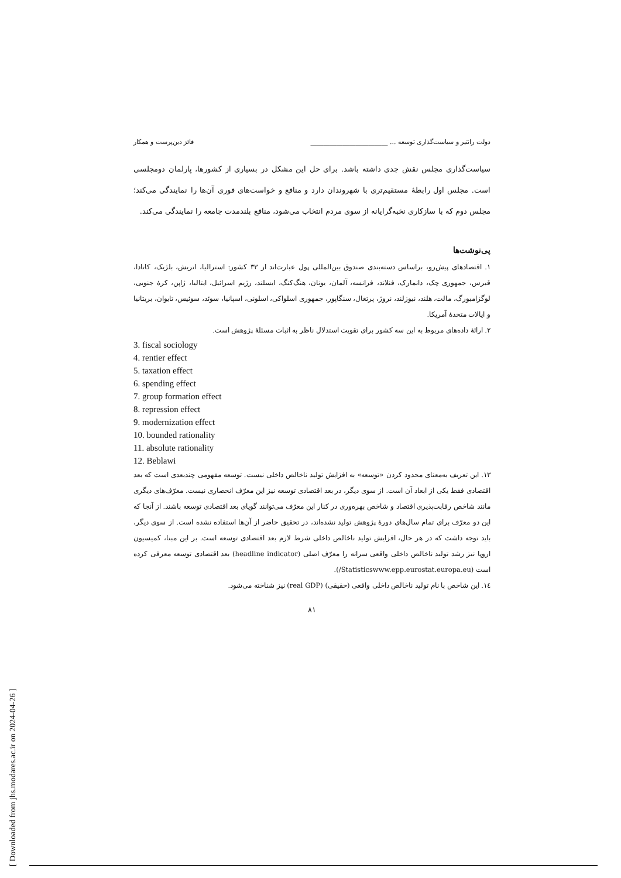دولت رانتیر و سیاست‌گذاری توسعه ... ________________________ فائز دین‌پرست و همکار
سیاست‌گذاری مجلس نقش جدی داشته باشد. برای حل این مشکل در بسیاری از کشورها، پارلمان دومجلسی است. مجلس اول رابطهٔ مستقیم‌تری با شهروندان دارد و منافع و خواست‌های فوری آن‌ها را نمایندگی می‌کند؛ مجلس دوم که با سازکاری نخبه‌گرایانه از سوی مردم انتخاب می‌شود، منافع بلندمدت جامعه را نمایندگی می‌کند.
پی‌نوشت‌ها
۱. اقتصادهای پیش‌رو، براساس دسته‌بندی صندوق بین‌المللی پول عبارت‌اند از ۳۳ کشور: استرالیا، اتریش، بلژیک، کانادا، قبرس، جمهوری چک، دانمارک، فنلاند، فرانسه، آلمان، یونان، هنگ‌کنگ، ایسلند، رژیم اسرائیل، ایتالیا، ژاپن، کرهٔ جنوبی، لوگزامبورگ، مالت، هلند، نیوزلند، نروژ، پرتغال، سنگاپور، جمهوری اسلواکی، اسلونی، اسپانیا، سوئد، سوئیس، تایوان، بریتانیا و ایالات متحدهٔ آمریکا.
۲. ارائهٔ داده‌های مربوط به این سه کشور برای تقویت استدلال ناظر به اثبات مسئلهٔ پژوهش است.
3. fiscal sociology
4. rentier effect
5. taxation effect
6. spending effect
7. group formation effect
8. repression effect
9. modernization effect
10. bounded rationality
11. absolute rationality
12. Beblawi
۱۳. این تعریف به‌معنای محدود کردن «توسعه» به افزایش تولید ناخالص داخلی نیست. توسعه مفهومی چندبعدی است که بعد اقتصادی فقط یکی از ابعاد آن است. از سوی دیگر، در بعد اقتصادی توسعه نیز این معرّف انحصاری نیست. معرّف‌های دیگری مانند شاخص رقابت‌پذیری اقتصاد و شاخص بهره‌وری در کنار این معرّف می‌توانند گویای بعد اقتصادی توسعه باشند. از آنجا که این دو معرّف برای تمام سال‌های دورهٔ پژوهش تولید نشده‌اند، در تحقیق حاضر از آن‌ها استفاده نشده است. از سوی دیگر، باید توجه داشت که در هر حال، افزایش تولید ناخالص داخلی شرط لازم بعد اقتصادی توسعه است. بر این مبنا، کمیسیون اروپا نیز رشد تولید ناخالص داخلی واقعی سرانه را معرّف اصلی (headline indicator) بعد اقتصادی توسعه معرفی کرده است (Statisticswww.epp.eurostat.europa.eu/).
۱٤. این شاخص با نام تولید ناخالص داخلی واقعی (حقیقی) (real GDP) نیز شناخته می‌شود.
۸۱
[ Downloaded from jhs.modares.ac.ir on 2024-04-26 ]